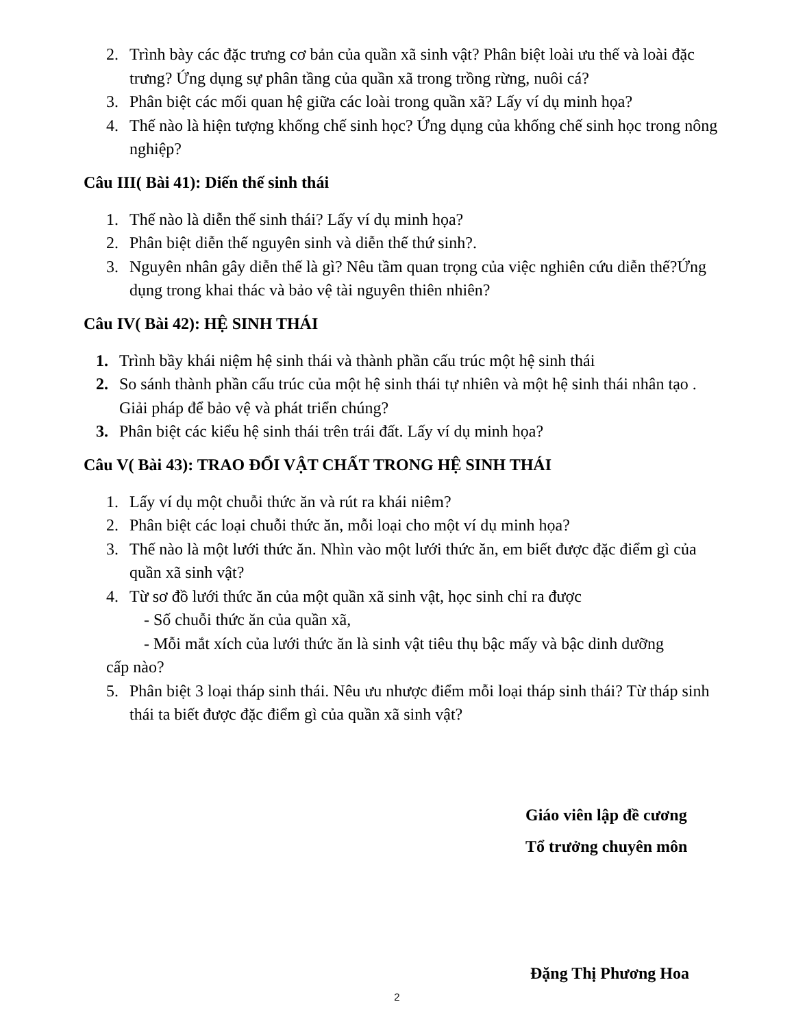2. Trình bày các đặc trưng cơ bản của quần xã sinh vật? Phân biệt loài ưu thế và loài đặc trưng? Ứng dụng sự phân tầng của quần xã trong trồng rừng, nuôi cá?
3. Phân biệt các mối quan hệ giữa các loài trong quần xã? Lấy ví dụ minh họa?
4. Thế nào là hiện tượng khống chế sinh học? Ứng dụng của khống chế sinh học trong nông nghiệp?
Câu III( Bài 41): Diến thế sinh thái
1. Thế nào là diễn thế sinh thái? Lấy ví dụ minh họa?
2. Phân biệt diễn thế nguyên sinh và diễn thế thứ sinh?.
3. Nguyên nhân gây diễn thế là gì? Nêu tầm quan trọng của việc nghiên cứu diễn thế?Ứng dụng trong khai thác và bảo vệ tài nguyên thiên nhiên?
Câu IV( Bài 42): HỆ SINH THÁI
1. Trình bầy khái niệm hệ sinh thái và thành phần cấu trúc một hệ sinh thái
2. So sánh thành phần cấu trúc của một hệ sinh thái tự nhiên và một hệ sinh thái nhân tạo . Giải pháp để bảo vệ và phát triển chúng?
3. Phân biệt các kiểu hệ sinh thái trên trái đất. Lấy ví dụ minh họa?
Câu V( Bài 43): TRAO ĐỔI VẬT CHẤT TRONG HỆ SINH THÁI
1. Lấy ví dụ một chuỗi thức ăn và rút ra khái niêm?
2. Phân biệt các loại chuỗi thức ăn, mỗi loại cho một ví dụ minh họa?
3. Thế nào là một lưới thức ăn. Nhìn vào một lưới thức ăn, em biết được đặc điểm gì của quần xã sinh vật?
4. Từ sơ đồ lưới thức ăn của một quần xã sinh vật, học sinh chỉ ra được
- Số chuỗi thức ăn của quần xã,
- Mỗi mắt xích của lưới thức ăn là sinh vật tiêu thụ bậc mấy và bậc dinh dưỡng
cấp nào?
5. Phân biệt 3 loại tháp sinh thái. Nêu ưu nhược điểm mỗi loại tháp sinh thái? Từ tháp sinh thái ta biết được đặc điểm gì của quần xã sinh vật?
Giáo viên lập đề cương
Tổ trưởng chuyên môn
Đặng Thị Phương Hoa
2